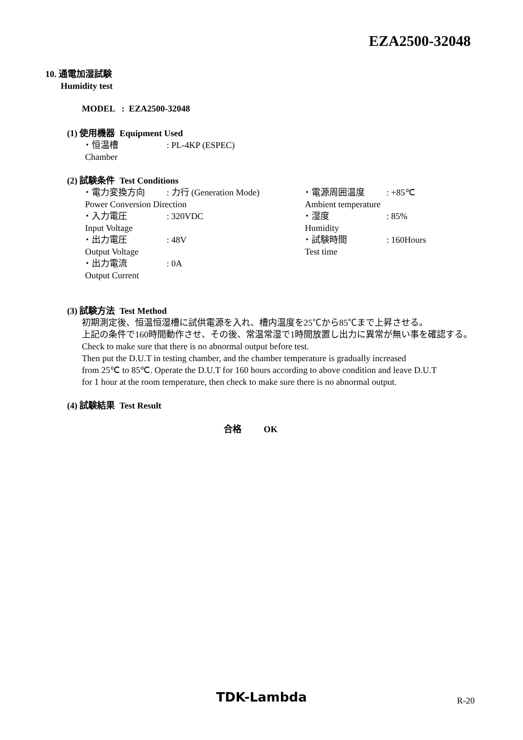EZA2500-32048
10. 通電加湿試験
Humidity test
MODEL : EZA2500-32048
(1) 使用機器 Equipment Used
・恒温槽
Chamber
: PL-4KP (ESPEC)
(2) 試験条件 Test Conditions
・電力変換方向
: 力行 (Generation Mode)
・電源周囲温度
: +85℃
Power Conversion Direction
Ambient temperature
・入力電圧
Input Voltage
: 320VDC
・湿度
Humidity
: 85%
・出力電圧
Output Voltage
: 48V
・試験時間
Test time
: 160Hours
・出力電流
Output Current
: 0A
(3) 試験方法 Test Method
初期測定後、恒温恒湿槽に試供電源を入れ、槽内温度を25℃から85℃まで上昇させる。
上記の条件で160時間動作させ、その後、常温常湿で1時間放置し出力に異常が無い事を確認する。
Check to make sure that there is no abnormal output before test.
Then put the D.U.T in testing chamber, and the chamber temperature is gradually increased
from 25℃ to 85℃. Operate the D.U.T for 160 hours according to above condition and leave D.U.T
for 1 hour at the room temperature, then check to make sure there is no abnormal output.
(4) 試験結果 Test Result
合格 OK
TDK-Lambda R-20